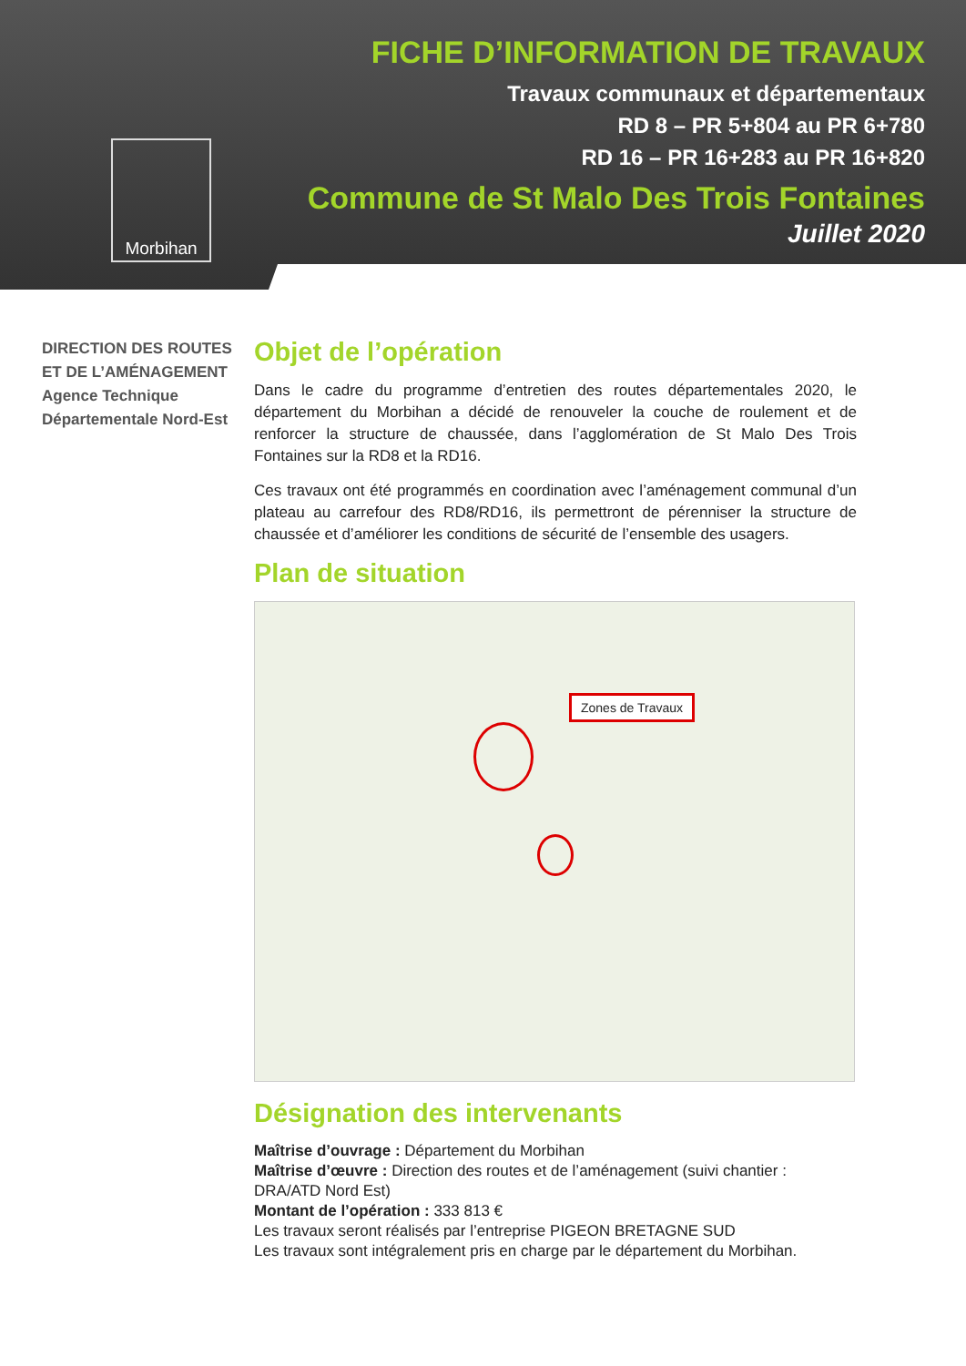Morbihan
FICHE D’INFORMATION DE TRAVAUX
Travaux communaux et départementaux
RD 8 – PR 5+804 au PR 6+780
RD 16 – PR 16+283 au PR 16+820
Commune de St Malo Des Trois Fontaines
Juillet 2020
DIRECTION DES ROUTES ET DE L’AMÉNAGEMENT
Agence Technique Départementale Nord-Est
Objet de l’opération
Dans le cadre du programme d’entretien des routes départementales 2020, le département du Morbihan a décidé de renouveler la couche de roulement et de renforcer la structure de chaussée, dans l’agglomération de St Malo Des Trois Fontaines sur la RD8 et la RD16.
Ces travaux ont été programmés en coordination avec l’aménagement communal d’un plateau au carrefour des RD8/RD16, ils permettront de pérenniser la structure de chaussée et d’améliorer les conditions de sécurité de l’ensemble des usagers.
Plan de situation
Zones de Travaux
Désignation des intervenants
Maîtrise d’ouvrage : Département du Morbihan
Maîtrise d’œuvre : Direction des routes et de l’aménagement (suivi chantier : DRA/ATD Nord Est)
Montant de l’opération : 333 813 €
Les travaux seront réalisés par l’entreprise PIGEON BRETAGNE SUD
Les travaux sont intégralement pris en charge par le département du Morbihan.